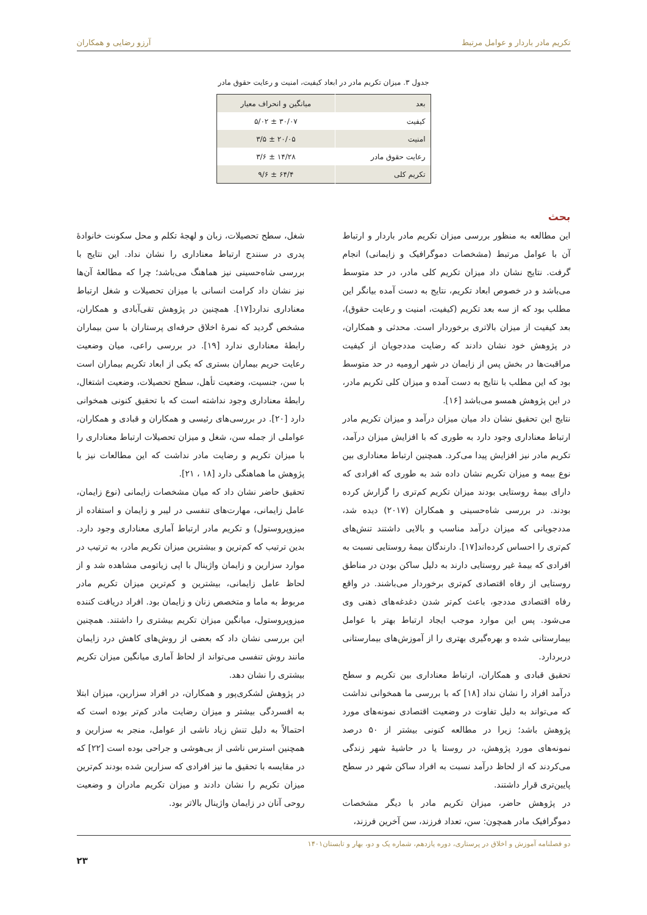تکریم مادر باردار و عوامل مرتبط آرزو رضایی و همکاران
جدول ۳. میزان تکریم مادر در ابعاد کیفیت، امنیت و رعایت حقوق مادر
| بعد | میانگین و انحراف معیار |
| --- | --- |
| کیفیت | ۳۰/۰۷ ± ۵/۰۲ |
| امنیت | ۲۰/۰۵ ± ۳/۵ |
| رعایت حقوق مادر | ۱۴/۲۸ ± ۳/۶ |
| تکریم کلی | ۶۴/۴ ± ۹/۶ |
بحث
این مطالعه به منظور بررسی میزان تکریم مادر باردار و ارتباط آن با عوامل مرتبط (مشخصات دموگرافیک و زایمانی) انجام گرفت. نتایج نشان داد میزان تکریم کلی مادر، در حد متوسط می‌باشد و در خصوص ابعاد تکریم، نتایج به دست آمده بیانگر این مطلب بود که از سه بعد تکریم (کیفیت، امنیت و رعایت حقوق)، بعد کیفیت از میزان بالاتری برخوردار است. محدثی و همکاران، در پژوهش خود نشان دادند که رضایت مددجویان از کیفیت مراقبت‌ها در بخش پس از زایمان در شهر ارومیه در حد متوسط بود که این مطلب با نتایج به دست آمده و میزان کلی تکریم مادر، در این پژوهش همسو می‌باشد [۱۶].
نتایج این تحقیق نشان داد میان میزان درآمد و میزان تکریم مادر ارتباط معناداری وجود دارد به طوری که با افزایش میزان درآمد، تکریم مادر نیز افزایش پیدا می‌کرد. همچنین ارتباط معناداری بین نوع بیمه و میزان تکریم نشان داده شد به طوری که افرادی که دارای بیمۀ روستایی بودند میزان تکریم کم‌تری را گزارش کرده بودند. در بررسی شاه‌حسینی و همکاران (۲۰۱۷) دیده شد، مددجویانی که میزان درآمد مناسب و بالایی داشتند تنش‌های کم‌تری را احساس کرده‌اند[۱۷]. دارندگان بیمۀ روستایی نسبت به افرادی که بیمۀ غیر روستایی دارند به دلیل ساکن بودن در مناطق روستایی از رفاه اقتصادی کم‌تری برخوردار می‌باشند. در واقع رفاه اقتصادی مددجو، باعث کم‌تر شدن دغدغه‌های ذهنی وی می‌شود. پس این موارد موجب ایجاد ارتباط بهتر با عوامل بیمارستانی شده و بهره‌گیری بهتری را از آموزش‌های بیمارستانی دربردارد.
تحقیق قبادی و همکاران، ارتباط معناداری بین تکریم و سطح درآمد افراد را نشان نداد [۱۸] که با بررسی ما همخوانی نداشت که می‌تواند به دلیل تفاوت در وضعیت اقتصادی نمونه‌های مورد پژوهش باشد؛ زیرا در مطالعه کنونی بیشتر از ۵۰ درصد نمونه‌های مورد پژوهش، در روستا یا در حاشیۀ شهر زندگی می‌کردند که از لحاظ درآمد نسبت به افراد ساکن شهر در سطح پایین‌تری قرار داشتند.
در پژوهش حاضر، میزان تکریم مادر با دیگر مشخصات دموگرافیک مادر همچون: سن، تعداد فرزند، سن آخرین فرزند،
شغل، سطح تحصیلات، زبان و لهجۀ تکلم و محل سکونت خانوادۀ پدری در سنندج ارتباط معناداری را نشان نداد. این نتایج با بررسی شاه‌حسینی نیز هماهنگ می‌باشد؛ چرا که مطالعۀ آن‌ها نیز نشان داد کرامت انسانی با میزان تحصیلات و شغل ارتباط معناداری ندارد[۱۷]. همچنین در پژوهش تقی‌آبادی و همکاران، مشخص گردید که نمرۀ اخلاق حرفه‌ای پرستاران با سن بیماران رابطۀ معناداری ندارد [۱۹]. در بررسی راعی، میان وضعیت رعایت حریم بیماران بستری که یکی از ابعاد تکریم بیماران است با سن، جنسیت، وضعیت تأهل، سطح تحصیلات، وضعیت اشتغال، رابطۀ معناداری وجود نداشته است که با تحقیق کنونی همخوانی دارد [۲۰]. در بررسی‌های رئیسی و همکاران و قبادی و همکاران، عواملی از جمله سن، شغل و میزان تحصیلات ارتباط معناداری را با میزان تکریم و رضایت مادر نداشت که این مطالعات نیز با پژوهش ما هماهنگی دارد [۱۸ ، ۲۱].
تحقیق حاضر نشان داد که میان مشخصات زایمانی (نوع زایمان، عامل زایمانی، مهارت‌های تنفسی در لیبر و زایمان و استفاده از میزوپروستول) و تکریم مادر ارتباط آماری معناداری وجود دارد. بدین ترتیب که کم‌ترین و بیشترین میزان تکریم مادر، به ترتیب در موارد سزارین و زایمان واژینال با اپی زیاتومی مشاهده شد و از لحاظ عامل زایمانی، بیشترین و کم‌ترین میزان تکریم مادر مربوط به ماما و متخصص زنان و زایمان بود. افراد دریافت کننده میزوپروستول، میانگین میزان تکریم بیشتری را داشتند. همچنین این بررسی نشان داد که بعضی از روش‌های کاهش درد زایمان مانند روش تنفسی می‌تواند از لحاظ آماری میانگین میزان تکریم بیشتری را نشان دهد.
در پژوهش لشکری‌پور و همکاران، در افراد سزارین، میزان ابتلا به افسردگی بیشتر و میزان رضایت مادر کم‌تر بوده است که احتمالاً به دلیل تنش زیاد ناشی از عوامل، منجر به سزارین و همچنین استرس ناشی از بی‌هوشی و جراحی بوده است [۲۲] که در مقایسه با تحقیق ما نیز افرادی که سزارین شده بودند کم‌ترین میزان تکریم را نشان دادند و میزان تکریم مادران و وضعیت روحی آنان در زایمان واژینال بالاتر بود.
دو فصلنامه آموزش و اخلاق در پرستاری، دوره یازدهم، شماره یک و دو، بهار و تابستان۱۴۰۱
۲۳